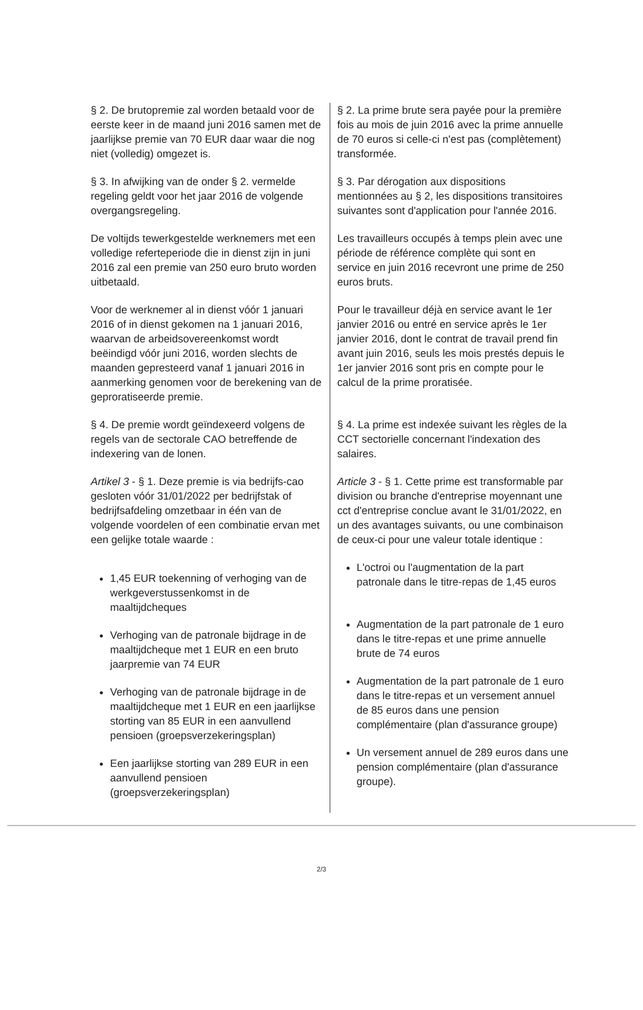§ 2. De brutopremie zal worden betaald voor de eerste keer in de maand juni 2016 samen met de jaarlijkse premie van 70 EUR daar waar die nog niet (volledig) omgezet is.
§ 3. In afwijking van de onder § 2. vermelde regeling geldt voor het jaar 2016 de volgende overgangsregeling.
De voltijds tewerkgestelde werknemers met een volledige referteperiode die in dienst zijn in juni 2016 zal een premie van 250 euro bruto worden uitbetaald.
Voor de werknemer al in dienst vóór 1 januari 2016 of in dienst gekomen na 1 januari 2016, waarvan de arbeidsovereenkomst wordt beëindigd vóór juni 2016, worden slechts de maanden gepresteerd vanaf 1 januari 2016 in aanmerking genomen voor de berekening van de geproratiseerde premie.
§ 4. De premie wordt geïndexeerd volgens de regels van de sectorale CAO betreffende de indexering van de lonen.
Artikel 3 - § 1. Deze premie is via bedrijfs-cao gesloten vóór 31/01/2022 per bedrijfstak of bedrijfsafdeling omzetbaar in één van de volgende voordelen of een combinatie ervan met een gelijke totale waarde :
1,45 EUR toekenning of verhoging van de werkgeverstussenkomst in de maaltijdcheques
Verhoging van de patronale bijdrage in de maaltijdcheque met 1 EUR en een bruto jaarpremie van 74 EUR
Verhoging van de patronale bijdrage in de maaltijdcheque met 1 EUR en een jaarlijkse storting van 85 EUR in een aanvullend pensioen (groepsverzekeringsplan)
Een jaarlijkse storting van 289 EUR in een aanvullend pensioen (groepsverzekeringsplan)
§ 2. La prime brute sera payée pour la première fois au mois de juin 2016 avec la prime annuelle de 70 euros si celle-ci n'est pas (complètement) transformée.
§ 3. Par dérogation aux dispositions mentionnées au § 2, les dispositions transitoires suivantes sont d'application pour l'année 2016.
Les travailleurs occupés à temps plein avec une période de référence complète qui sont en service en juin 2016 recevront une prime de 250 euros bruts.
Pour le travailleur déjà en service avant le 1er janvier 2016 ou entré en service après le 1er janvier 2016, dont le contrat de travail prend fin avant juin 2016, seuls les mois prestés depuis le 1er janvier 2016 sont pris en compte pour le calcul de la prime proratisée.
§ 4. La prime est indexée suivant les règles de la CCT sectorielle concernant l'indexation des salaires.
Article 3 - § 1. Cette prime est transformable par division ou branche d'entreprise moyennant une cct d'entreprise conclue avant le 31/01/2022, en un des avantages suivants, ou une combinaison de ceux-ci pour une valeur totale identique :
L'octroi ou l'augmentation de la part patronale dans le titre-repas de 1,45 euros
Augmentation de la part patronale de 1 euro dans le titre-repas et une prime annuelle brute de 74 euros
Augmentation de la part patronale de 1 euro dans le titre-repas et un versement annuel de 85 euros dans une pension complémentaire (plan d'assurance groupe)
Un versement annuel de 289 euros dans une pension complémentaire (plan d'assurance groupe).
2/3